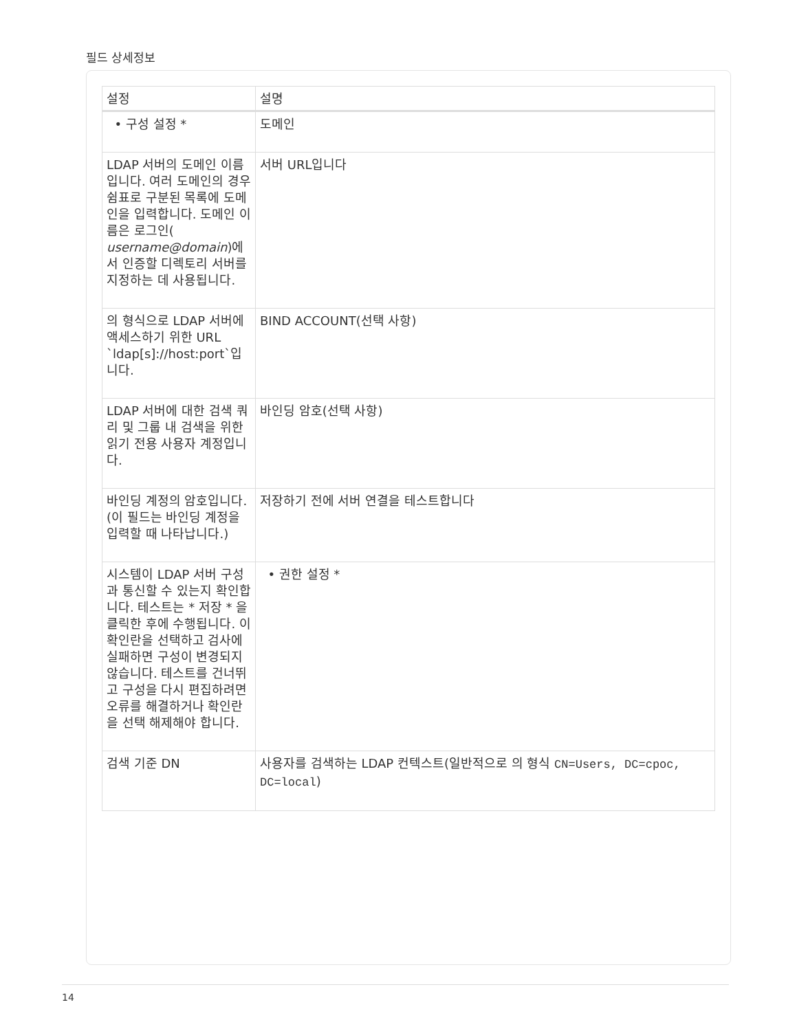필드 상세정보
| 설정 | 설명 |
| --- | --- |
| • 구성 설정 * | 도메인 |
| LDAP 서버의 도메인 이름입니다. 여러 도메인의 경우 쉼표로 구분된 목록에 도메인을 입력합니다. 도메인 이름은 로그인( username@domain )에서 인증할 디렉토리 서버를 지정하는 데 사용됩니다. | 서버 URL입니다 |
| 의 형식으로 LDAP 서버에 액세스하기 위한 URL `ldap[s]://host:port`입니다. | BIND ACCOUNT(선택 사항) |
| LDAP 서버에 대한 검색 쿼리 및 그룹 내 검색을 위한 읽기 전용 사용자 계정입니다. | 바인딩 암호(선택 사항) |
| 바인딩 계정의 암호입니다. (이 필드는 바인딩 계정을 입력할 때 나타납니다.) | 저장하기 전에 서버 연결을 테스트합니다 |
| 시스템이 LDAP 서버 구성과 통신할 수 있는지 확인합니다. 테스트는 * 저장 * 을 클릭한 후에 수행됩니다. 이 확인란을 선택하고 검사에 실패하면 구성이 변경되지 않습니다. 테스트를 건너뛰고 구성을 다시 편집하려면 오류를 해결하거나 확인란을 선택 해제해야 합니다. | • 권한 설정 * |
| 검색 기준 DN | 사용자를 검색하는 LDAP 컨텍스트(일반적으로 의 형식 CN=Users, DC=cpoc, DC=local ) |
14